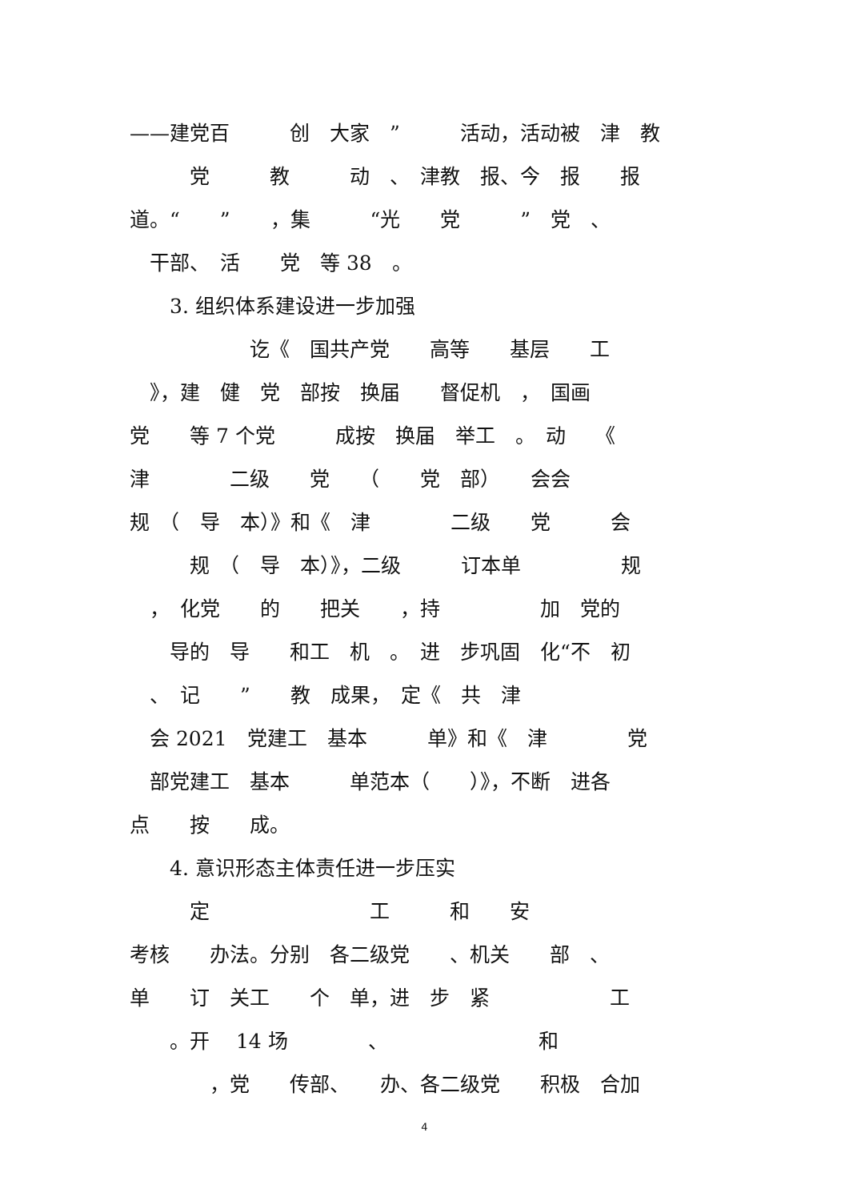——建党百　　　创　大家　”　　　活动，活动被　津　教
　　　党　　　教　　　动　、　津教　报、今　报　　报
道。“　　”　　，集　　　“光　　党　　　”　党　、
　干部、　活　　党　等 38　。
　　3. 组织体系建设进一步加强
　　　　　　讫《　国共产党　　高等　　基层　　工
　》，建　健　党　部按　换届　　督促机　，　国画
党　　等 7 个党　　　成按　换届　举工　。　动　　《
津　　　　二级　　党　　（　　党　部）　　会会
规　（　导　本）》和《　津　　　　二级　　党　　　会
　　　规　（　导　本）》，二级　　　订本单　　　　　规
　，　化党　　的　　把关　　，持　　　　　加　党的
　　导的　导　　和工　机　。　进　步巩固　化“不　初
　、　记　　”　　教　成果，　定《　共　津
　会 2021　党建工　基本　　　单》和《　津　　　　党
　部党建工　基本　　　单范本（　　）》，不断　进各
点　　按　　成。
　　4. 意识形态主体责任进一步压实
　　　定　　　　　　　　工　　　和　　安
考核　　办法。分别　各二级党　　、机关　　部　、
单　　订　关工　　个　单，进　步　紧　　　　　　工
　　。开　 14 场　　　　、　　　　　　　　和
　　　　，党　　传部、　　办、各二级党　　积极　合加
4